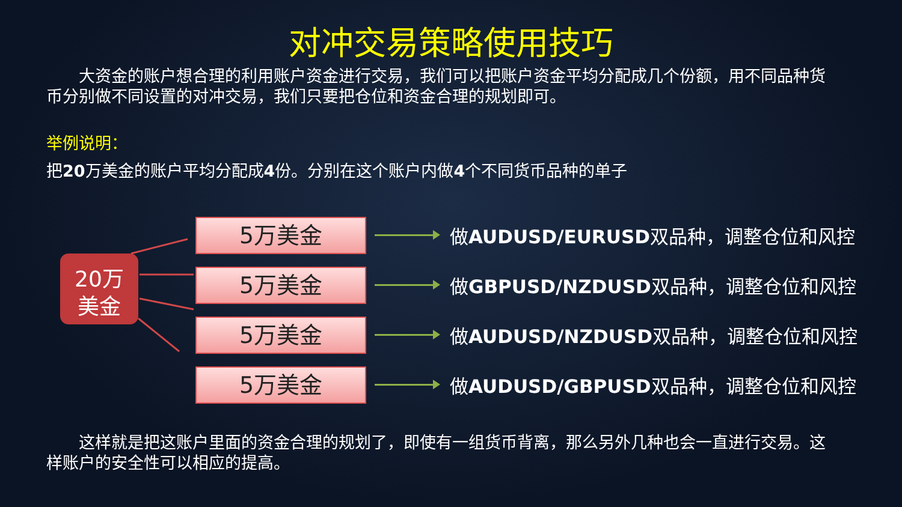对冲交易策略使用技巧
　　大资金的账户想合理的利用账户资金进行交易，我们可以把账户资金平均分配成几个份额，用不同品种货币分别做不同设置的对冲交易，我们只要把仓位和资金合理的规划即可。
举例说明：
把20万美金的账户平均分配成4份。分别在这个账户内做4个不同货币品种的单子
20万
美金
5万美金
做AUDUSD/EURUSD双品种，调整仓位和风控
5万美金
做GBPUSD/NZDUSD双品种，调整仓位和风控
5万美金
做AUDUSD/NZDUSD双品种，调整仓位和风控
5万美金
做AUDUSD/GBPUSD双品种，调整仓位和风控
　　这样就是把这账户里面的资金合理的规划了，即使有一组货币背离，那么另外几种也会一直进行交易。这样账户的安全性可以相应的提高。